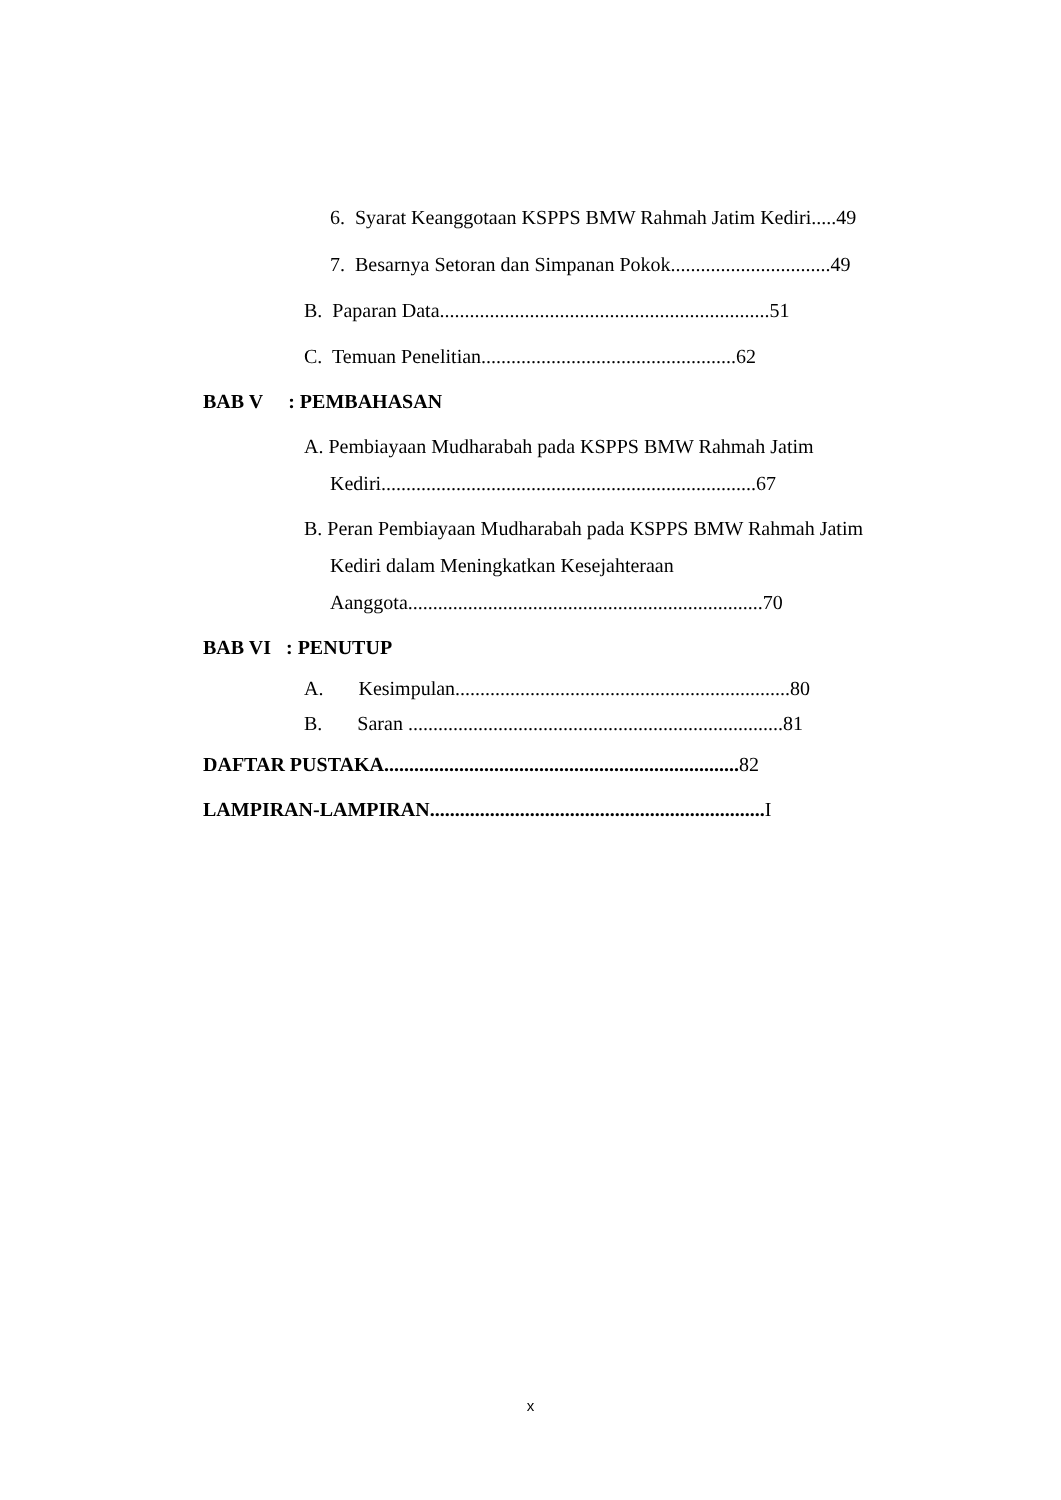6. Syarat Keanggotaan KSPPS BMW Rahmah Jatim Kediri.....49
7. Besarnya Setoran dan Simpanan Pokok................................49
B. Paparan Data..................................................................51
C. Temuan Penelitian...................................................62
BAB V : PEMBAHASAN
A. Pembiayaan Mudharabah pada KSPPS BMW Rahmah Jatim
Kediri...........................................................................67
B. Peran Pembiayaan Mudharabah pada KSPPS BMW Rahmah Jatim
Kediri dalam Meningkatkan Kesejahteraan
Aanggota.......................................................................70
BAB VI : PENUTUP
A. Kesimpulan...................................................................80
B. Saran ...........................................................................81
DAFTAR PUSTAKA....................................................................... 82
LAMPIRAN-LAMPIRAN................................................................... I
x